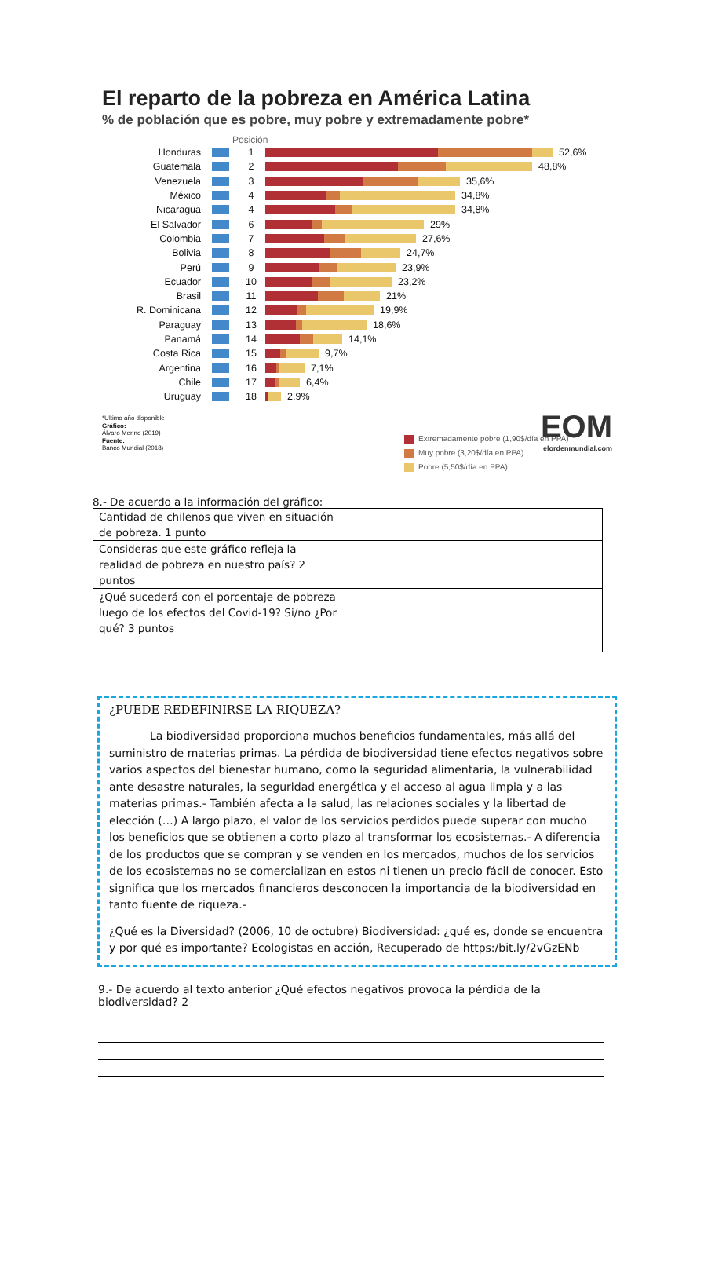El reparto de la pobreza en América Latina
% de población que es pobre, muy pobre y extremadamente pobre*
Posición
Honduras 1 52,6%
Guatemala 2 48,8%
Venezuela 3 35,6%
México 4 34,8%
Nicaragua 4 34,8%
El Salvador 6 29%
Colombia 7 27,6%
Bolivia 8 24,7%
Perú 9 23,9%
Ecuador 10 23,2%
Brasil 11 21%
R. Dominicana 12 19,9%
Paraguay 13 18,6%
Panamá 14 14,1%
Costa Rica 15 9,7%
Argentina 16 7,1%
Chile 17 6,4%
Uruguay 18 2,9%
Extremadamente pobre (1,90$/día en PPA)
Muy pobre (3,20$/día en PPA)
Pobre (5,50$/día en PPA)
*Último año disponible
Gráfico:
Álvaro Merino (2019)
Fuente:
Banco Mundial (2018)
EOM
elordenmundial.com
8.- De acuerdo a la información del gráfico:
| Cantidad de chilenos que viven en situación de pobreza. 1 punto | |
| Consideras que este gráfico refleja la realidad de pobreza en nuestro país? 2 puntos | |
| ¿Qué sucederá con el porcentaje de pobreza luego de los efectos del Covid-19? Si/no ¿Por qué? 3 puntos | |
¿PUEDE REDEFINIRSE LA RIQUEZA?
La biodiversidad proporciona muchos beneficios fundamentales, más allá del suministro de materias primas. La pérdida de biodiversidad tiene efectos negativos sobre varios aspectos del bienestar humano, como la seguridad alimentaria, la vulnerabilidad ante desastre naturales, la seguridad energética y el acceso al agua limpia y a las materias primas.- También afecta a la salud, las relaciones sociales y la libertad de elección (…) A largo plazo, el valor de los servicios perdidos puede superar con mucho los beneficios que se obtienen a corto plazo al transformar los ecosistemas.- A diferencia de los productos que se compran y se venden en los mercados, muchos de los servicios de los ecosistemas no se comercializan en estos ni tienen un precio fácil de conocer. Esto significa que los mercados financieros desconocen la importancia de la biodiversidad en tanto fuente de riqueza.-
¿Qué es la Diversidad? (2006, 10 de octubre) Biodiversidad: ¿qué es, donde se encuentra y por qué es importante? Ecologistas en acción, Recuperado de https:/bit.ly/2vGzENb
9.- De acuerdo al texto anterior ¿Qué efectos negativos provoca la pérdida de la biodiversidad? 2